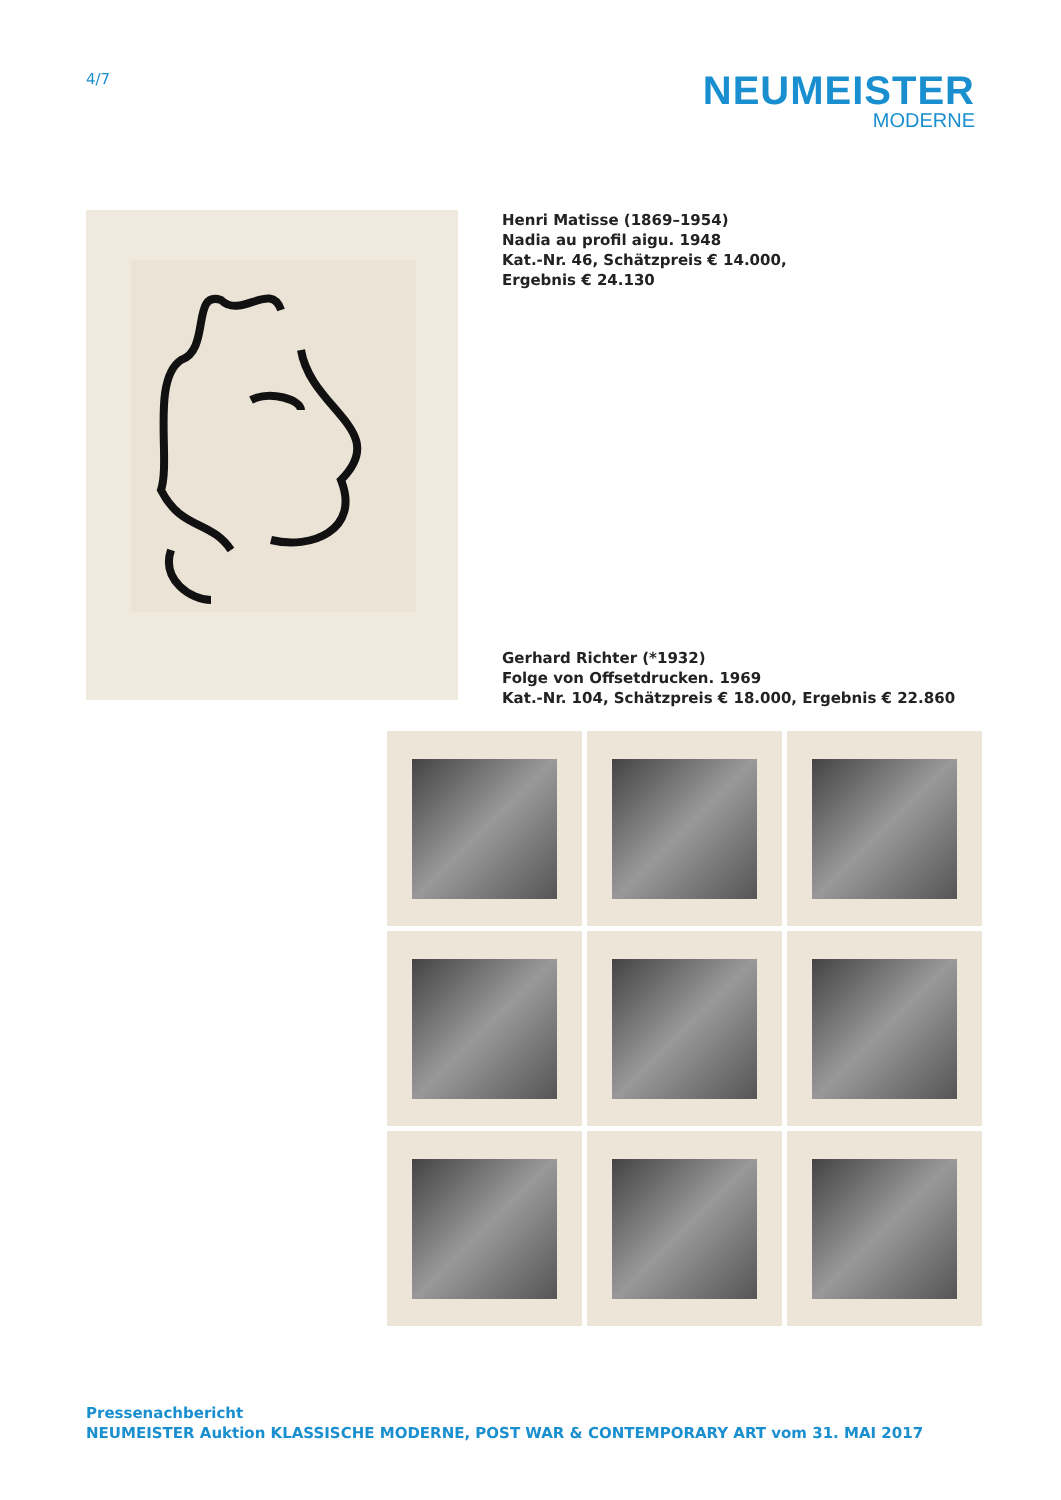4/7
NEUMEISTER
MODERNE
Henri Matisse (1869–1954)
Nadia au profil aigu. 1948
Kat.-Nr. 46, Schätzpreis € 14.000,
Ergebnis € 24.130
Gerhard Richter (*1932)
Folge von Offsetdrucken. 1969
Kat.-Nr. 104, Schätzpreis € 18.000, Ergebnis € 22.860
Pressenachbericht
NEUMEISTER Auktion KLASSISCHE MODERNE, POST WAR & CONTEMPORARY ART vom 31. MAI 2017